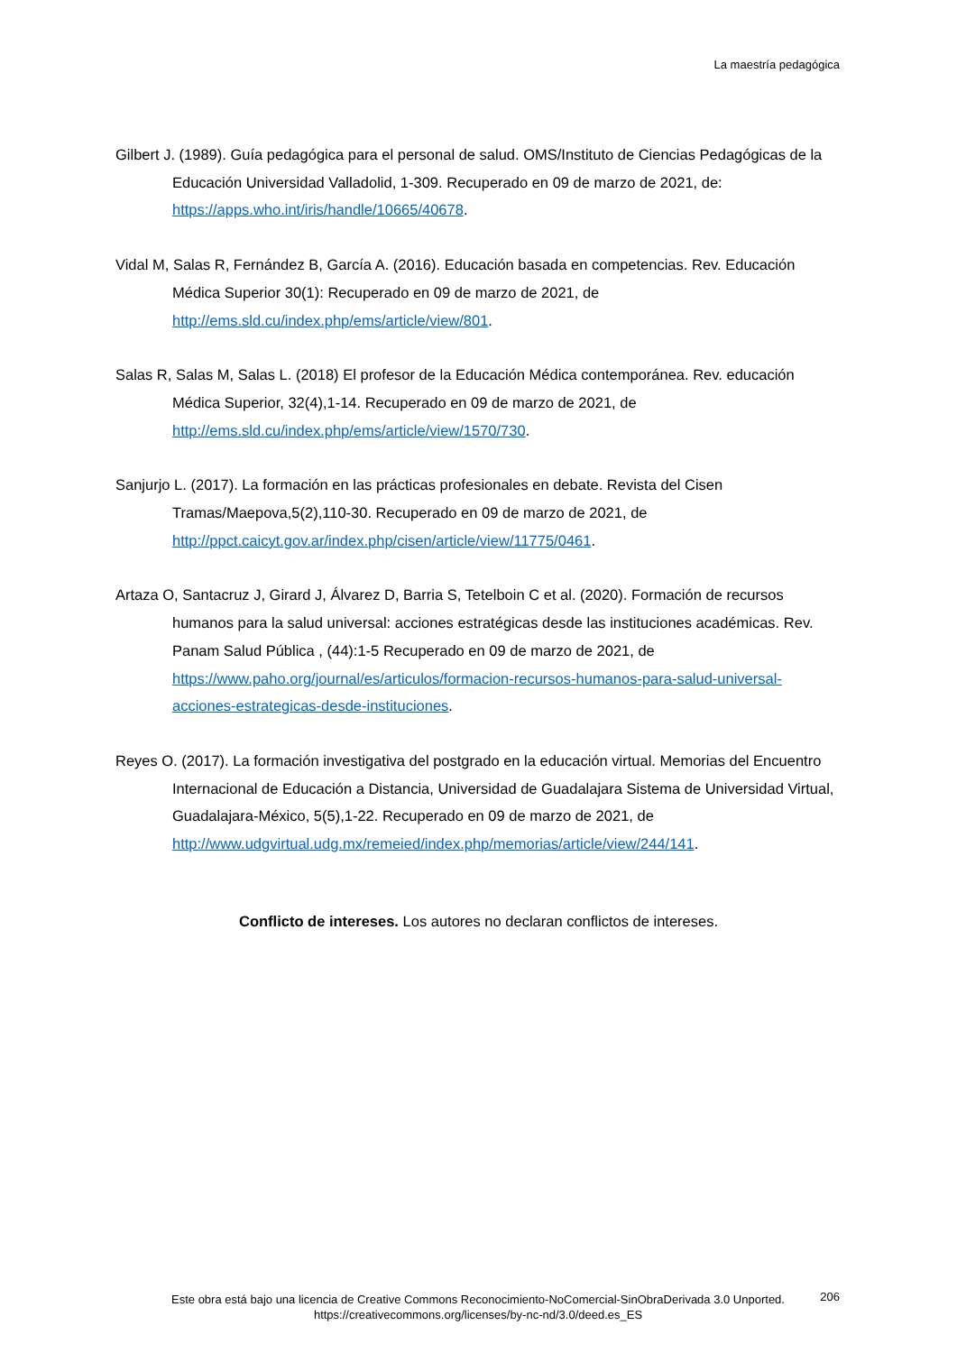La maestría pedagógica
Gilbert J. (1989). Guía pedagógica para el personal de salud. OMS/Instituto de Ciencias Pedagógicas de la Educación Universidad Valladolid, 1-309. Recuperado en 09 de marzo de 2021, de: https://apps.who.int/iris/handle/10665/40678.
Vidal M, Salas R, Fernández B, García A. (2016). Educación basada en competencias. Rev. Educación Médica Superior 30(1): Recuperado en 09 de marzo de 2021, de http://ems.sld.cu/index.php/ems/article/view/801.
Salas R, Salas M, Salas L. (2018) El profesor de la Educación Médica contemporánea. Rev. educación Médica Superior, 32(4),1-14. Recuperado en 09 de marzo de 2021, de http://ems.sld.cu/index.php/ems/article/view/1570/730.
Sanjurjo L. (2017). La formación en las prácticas profesionales en debate. Revista del Cisen Tramas/Maepova,5(2),110-30. Recuperado en 09 de marzo de 2021, de http://ppct.caicyt.gov.ar/index.php/cisen/article/view/11775/0461.
Artaza O, Santacruz J, Girard J, Álvarez D, Barria S, Tetelboin C et al. (2020). Formación de recursos humanos para la salud universal: acciones estratégicas desde las instituciones académicas. Rev. Panam Salud Pública , (44):1-5 Recuperado en 09 de marzo de 2021, de https://www.paho.org/journal/es/articulos/formacion-recursos-humanos-para-salud-universal-acciones-estrategicas-desde-instituciones.
Reyes O. (2017). La formación investigativa del postgrado en la educación virtual. Memorias del Encuentro Internacional de Educación a Distancia, Universidad de Guadalajara Sistema de Universidad Virtual, Guadalajara-México, 5(5),1-22. Recuperado en 09 de marzo de 2021, de http://www.udgvirtual.udg.mx/remeied/index.php/memorias/article/view/244/141.
Conflicto de intereses. Los autores no declaran conflictos de intereses.
Este obra está bajo una licencia de Creative Commons Reconocimiento-NoComercial-SinObraDerivada 3.0 Unported.
https://creativecommons.org/licenses/by-nc-nd/3.0/deed.es_ES
206